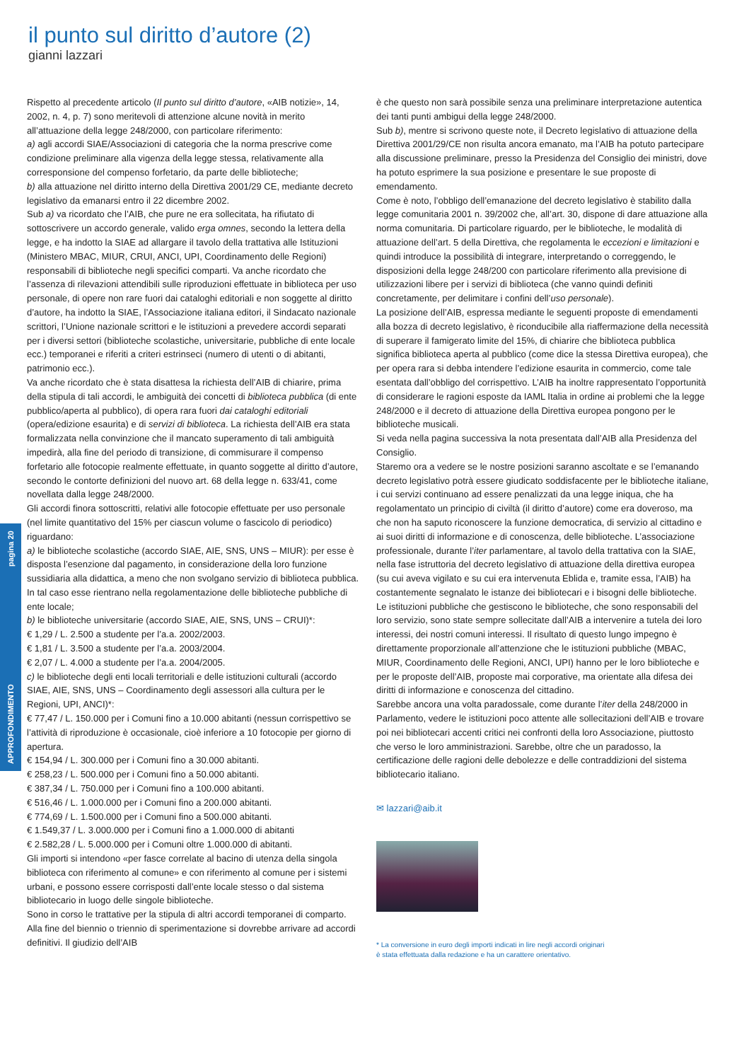il punto sul diritto d’autore (2)
gianni lazzari
APPROFONDIMENTO pagina 20
Rispetto al precedente articolo (Il punto sul diritto d’autore, «AIB notizie», 14, 2002, n. 4, p. 7) sono meritevoli di attenzione alcune novità in merito all’attuazione della legge 248/2000, con particolare riferimento:
a) agli accordi SIAE/Associazioni di categoria che la norma prescrive come condizione preliminare alla vigenza della legge stessa, relativamente alla corresponsione del compenso forfetario, da parte delle biblioteche;
b) alla attuazione nel diritto interno della Direttiva 2001/29 CE, mediante decreto legislativo da emanarsi entro il 22 dicembre 2002.
Sub a) va ricordato che l’AIB, che pure ne era sollecitata, ha rifiutato di sottoscrivere un accordo generale, valido erga omnes, secondo la lettera della legge, e ha indotto la SIAE ad allargare il tavolo della trattativa alle Istituzioni (Ministero MBAC, MIUR, CRUI, ANCI, UPI, Coordinamento delle Regioni) responsabili di biblioteche negli specifici comparti. Va anche ricordato che l’assenza di rilevazioni attendibili sulle riproduzioni effettuate in biblioteca per uso personale, di opere non rare fuori dai cataloghi editoriali e non soggette al diritto d’autore, ha indotto la SIAE, l’Associazione italiana editori, il Sindacato nazionale scrittori, l’Unione nazionale scrittori e le istituzioni a prevedere accordi separati per i diversi settori (biblioteche scolastiche, universitarie, pubbliche di ente locale ecc.) temporanei e riferiti a criteri estrinseci (numero di utenti o di abitanti, patrimonio ecc.).
Va anche ricordato che è stata disattesa la richiesta dell’AIB di chiarire, prima della stipula di tali accordi, le ambiguità dei concetti di biblioteca pubblica (di ente pubblico/aperta al pubblico), di opera rara fuori dai cataloghi editoriali (opera/edizione esaurita) e di servizi di biblioteca. La richiesta dell’AIB era stata formalizzata nella convinzione che il mancato superamento di tali ambiguità impedirà, alla fine del periodo di transizione, di commisurare il compenso forfetario alle fotocopie realmente effettuate, in quanto soggette al diritto d’autore, secondo le contorte definizioni del nuovo art. 68 della legge n. 633/41, come novellata dalla legge 248/2000.
Gli accordi finora sottoscritti, relativi alle fotocopie effettuate per uso personale (nel limite quantitativo del 15% per ciascun volume o fascicolo di periodico) riguardano:
a) le biblioteche scolastiche (accordo SIAE, AIE, SNS, UNS – MIUR): per esse è disposta l’esenzione dal pagamento, in considerazione della loro funzione sussidiaria alla didattica, a meno che non svolgano servizio di biblioteca pubblica. In tal caso esse rientrano nella regolamentazione delle biblioteche pubbliche di ente locale;
b) le biblioteche universitarie (accordo SIAE, AIE, SNS, UNS – CRUI)*:
€ 1,29 / L. 2.500 a studente per l’a.a. 2002/2003.
€ 1,81 / L. 3.500 a studente per l’a.a. 2003/2004.
€ 2,07 / L. 4.000 a studente per l’a.a. 2004/2005.
c) le biblioteche degli enti locali territoriali e delle istituzioni culturali (accordo SIAE, AIE, SNS, UNS – Coordinamento degli assessori alla cultura per le Regioni, UPI, ANCI)*:
€ 77,47 / L. 150.000 per i Comuni fino a 10.000 abitanti (nessun corrispettivo se l’attività di riproduzione è occasionale, cioè inferiore a 10 fotocopie per giorno di apertura.
€ 154,94 / L. 300.000 per i Comuni fino a 30.000 abitanti.
€ 258,23 / L. 500.000 per i Comuni fino a 50.000 abitanti.
€ 387,34 / L. 750.000 per i Comuni fino a 100.000 abitanti.
€ 516,46 / L. 1.000.000 per i Comuni fino a 200.000 abitanti.
€ 774,69 / L. 1.500.000 per i Comuni fino a 500.000 abitanti.
€ 1.549,37 / L. 3.000.000 per i Comuni fino a 1.000.000 di abitanti
€ 2.582,28 / L. 5.000.000 per i Comuni oltre 1.000.000 di abitanti.
Gli importi si intendono «per fasce correlate al bacino di utenza della singola biblioteca con riferimento al comune» e con riferimento al comune per i sistemi urbani, e possono essere corrisposti dall’ente locale stesso o dal sistema bibliotecario in luogo delle singole biblioteche.
Sono in corso le trattative per la stipula di altri accordi temporanei di comparto. Alla fine del biennio o triennio di sperimentazione si dovrebbe arrivare ad accordi definitivi. Il giudizio dell’AIB
è che questo non sarà possibile senza una preliminare interpretazione autentica dei tanti punti ambigui della legge 248/2000.
Sub b), mentre si scrivono queste note, il Decreto legislativo di attuazione della Direttiva 2001/29/CE non risulta ancora emanato, ma l’AIB ha potuto partecipare alla discussione preliminare, presso la Presidenza del Consiglio dei ministri, dove ha potuto esprimere la sua posizione e presentare le sue proposte di emendamento.
Come è noto, l’obbligo dell’emanazione del decreto legislativo è stabilito dalla legge comunitaria 2001 n. 39/2002 che, all’art. 30, dispone di dare attuazione alla norma comunitaria. Di particolare riguardo, per le biblioteche, le modalità di attuazione dell’art. 5 della Direttiva, che regolamenta le eccezioni e limitazioni e quindi introduce la possibilità di integrare, interpretando o correggendo, le disposizioni della legge 248/200 con particolare riferimento alla previsione di utilizzazioni libere per i servizi di biblioteca (che vanno quindi definiti concretamente, per delimitare i confini dell’uso personale).
La posizione dell’AIB, espressa mediante le seguenti proposte di emendamenti alla bozza di decreto legislativo, è riconducibile alla riaffermazione della necessità di superare il famigerato limite del 15%, di chiarire che biblioteca pubblica significa biblioteca aperta al pubblico (come dice la stessa Direttiva europea), che per opera rara si debba intendere l’edizione esaurita in commercio, come tale esentata dall’obbligo del corrispettivo. L’AIB ha inoltre rappresentato l’opportunità di considerare le ragioni esposte da IAML Italia in ordine ai problemi che la legge 248/2000 e il decreto di attuazione della Direttiva europea pongono per le biblioteche musicali.
Si veda nella pagina successiva la nota presentata dall’AIB alla Presidenza del Consiglio.
Staremo ora a vedere se le nostre posizioni saranno ascoltate e se l’emanando decreto legislativo potrà essere giudicato soddisfacente per le biblioteche italiane, i cui servizi continuano ad essere penalizzati da una legge iniqua, che ha regolamentato un principio di civiltà (il diritto d’autore) come era doveroso, ma che non ha saputo riconoscere la funzione democratica, di servizio al cittadino e ai suoi diritti di informazione e di conoscenza, delle biblioteche. L’associazione professionale, durante l’iter parlamentare, al tavolo della trattativa con la SIAE, nella fase istruttoria del decreto legislativo di attuazione della direttiva europea (su cui aveva vigilato e su cui era intervenuta Eblida e, tramite essa, l’AIB) ha costantemente segnalato le istanze dei bibliotecari e i bisogni delle biblioteche. Le istituzioni pubbliche che gestiscono le biblioteche, che sono responsabili del loro servizio, sono state sempre sollecitate dall’AIB a intervenire a tutela dei loro interessi, dei nostri comuni interessi. Il risultato di questo lungo impegno è direttamente proporzionale all’attenzione che le istituzioni pubbliche (MBAC, MIUR, Coordinamento delle Regioni, ANCI, UPI) hanno per le loro biblioteche e per le proposte dell’AIB, proposte mai corporative, ma orientate alla difesa dei diritti di informazione e conoscenza del cittadino.
Sarebbe ancora una volta paradossale, come durante l’iter della 248/2000 in Parlamento, vedere le istituzioni poco attente alle sollecitazioni dell’AIB e trovare poi nei bibliotecari accenti critici nei confronti della loro Associazione, piuttosto che verso le loro amministrazioni. Sarebbe, oltre che un paradosso, la certificazione delle ragioni delle debolezze e delle contraddizioni del sistema bibliotecario italiano.
✉ lazzari@aib.it
* La conversione in euro degli importi indicati in lire negli accordi originari
è stata effettuata dalla redazione e ha un carattere orientativo.